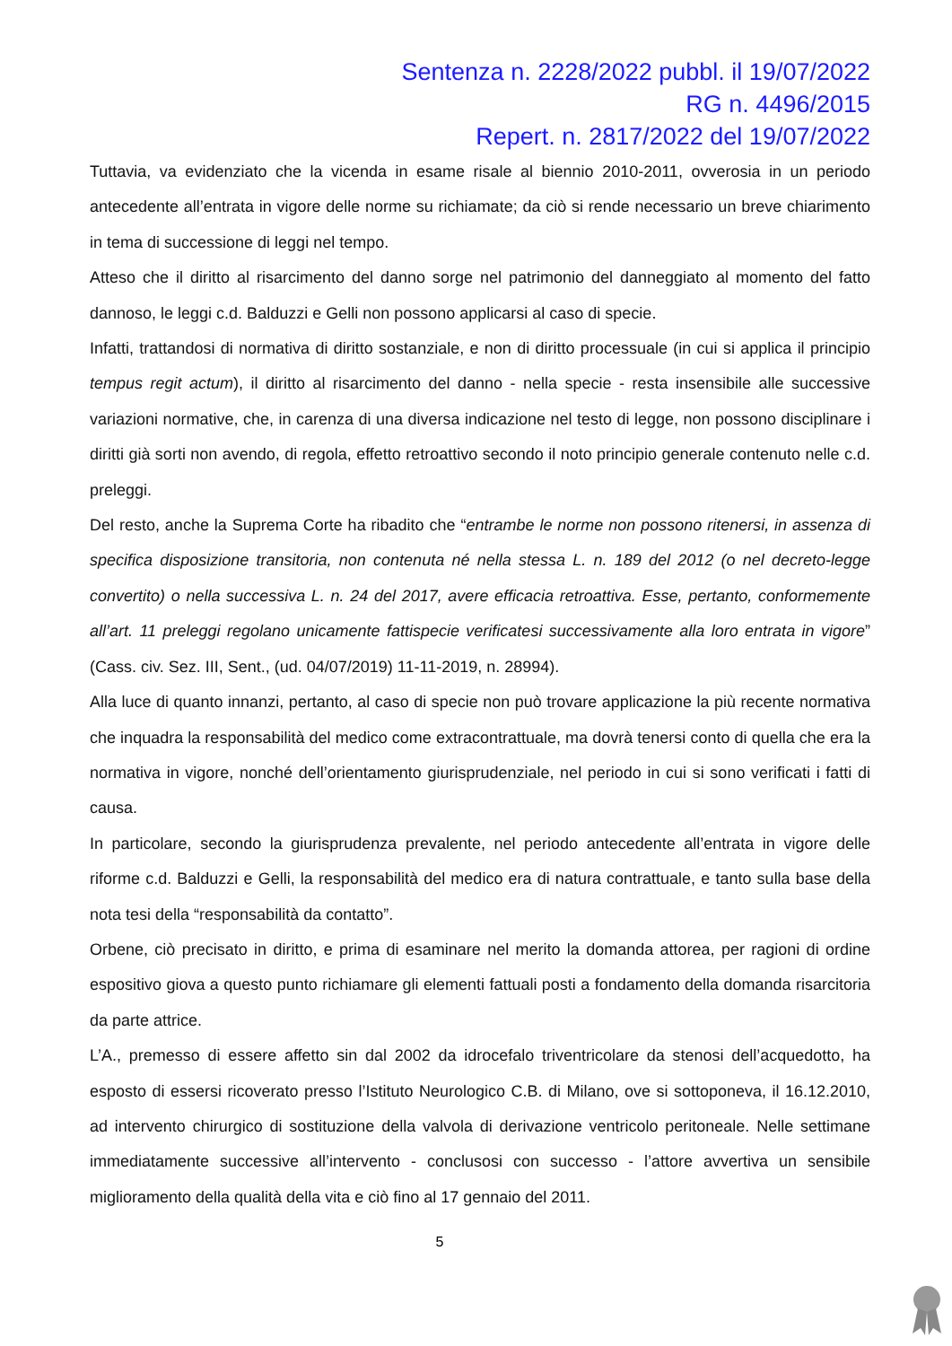Sentenza n. 2228/2022 pubbl. il 19/07/2022
RG n. 4496/2015
Repert. n. 2817/2022 del 19/07/2022
Tuttavia, va evidenziato che la vicenda in esame risale al biennio 2010-2011, ovverosia in un periodo antecedente all’entrata in vigore delle norme su richiamate; da ciò si rende necessario un breve chiarimento in tema di successione di leggi nel tempo.
Atteso che il diritto al risarcimento del danno sorge nel patrimonio del danneggiato al momento del fatto dannoso, le leggi c.d. Balduzzi e Gelli non possono applicarsi al caso di specie.
Infatti, trattandosi di normativa di diritto sostanziale, e non di diritto processuale (in cui si applica il principio tempus regit actum), il diritto al risarcimento del danno - nella specie - resta insensibile alle successive variazioni normative, che, in carenza di una diversa indicazione nel testo di legge, non possono disciplinare i diritti già sorti non avendo, di regola, effetto retroattivo secondo il noto principio generale contenuto nelle c.d. preleggi.
Del resto, anche la Suprema Corte ha ribadito che “entrambe le norme non possono ritenersi, in assenza di specifica disposizione transitoria, non contenuta né nella stessa L. n. 189 del 2012 (o nel decreto-legge convertito) o nella successiva L. n. 24 del 2017, avere efficacia retroattiva. Esse, pertanto, conformemente all’art. 11 preleggi regolano unicamente fattispecie verificatesi successivamente alla loro entrata in vigore” (Cass. civ. Sez. III, Sent., (ud. 04/07/2019) 11-11-2019, n. 28994).
Alla luce di quanto innanzi, pertanto, al caso di specie non può trovare applicazione la più recente normativa che inquadra la responsabilità del medico come extracontrattuale, ma dovrà tenersi conto di quella che era la normativa in vigore, nonché dell’orientamento giurisprudenziale, nel periodo in cui si sono verificati i fatti di causa.
In particolare, secondo la giurisprudenza prevalente, nel periodo antecedente all’entrata in vigore delle riforme c.d. Balduzzi e Gelli, la responsabilità del medico era di natura contrattuale, e tanto sulla base della nota tesi della “responsabilità da contatto”.
Orbene, ciò precisato in diritto, e prima di esaminare nel merito la domanda attorea, per ragioni di ordine espositivo giova a questo punto richiamare gli elementi fattuali posti a fondamento della domanda risarcitoria da parte attrice.
L’A., premesso di essere affetto sin dal 2002 da idrocefalo triventricolare da stenosi dell’acquedotto, ha esposto di essersi ricoverato presso l’Istituto Neurologico C.B. di Milano, ove si sottoponeva, il 16.12.2010, ad intervento chirurgico di sostituzione della valvola di derivazione ventricolo peritoneale. Nelle settimane immediatamente successive all’intervento - conclusosi con successo - l’attore avvertiva un sensibile miglioramento della qualità della vita e ciò fino al 17 gennaio del 2011.
5